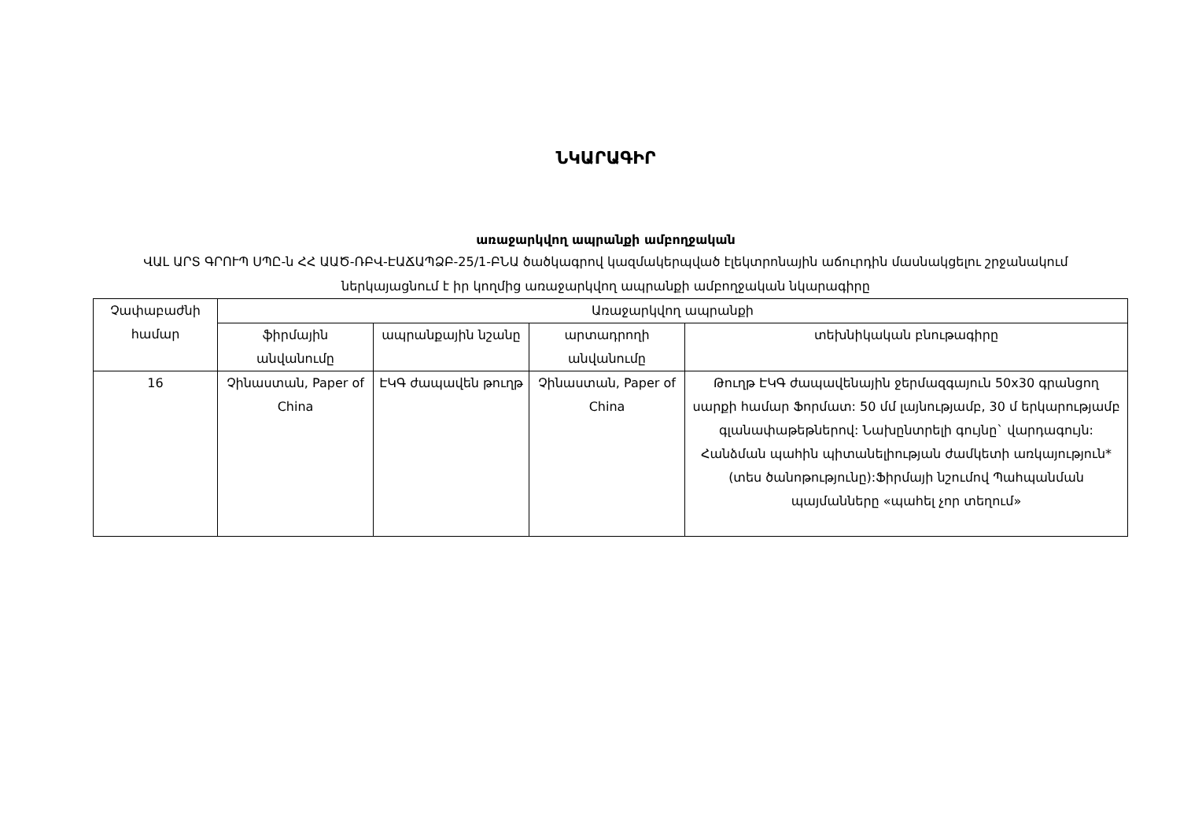ՆԿԱՐԱԳԻՐ
առաջարկվող ապրանքի ամբողջական
ՎԱԼ ԱՐՏ ԳՐՈՒՊ ՍՊԸ-ն ՀՀ ԱԱԾ-ՌԲՎ-ԷԱՃԱՊՁԲ-25/1-ԲՆԱ ծածկագրով կազմակերպված էլեկտրոնային աճուրդին մասնակցելու շրջանակում ներկայացնում է իր կողմից առաջարկվող ապրանքի ամբողջական նկարագիրը
| Չափաբաժնի համար | Առաջարկվող ապրանքի | | | |
| --- | --- | --- | --- | --- |
| | ֆիրմային անվանումը | ապրանքային նշանը | արտադրողի անվանումը | տեխնիկական բնութագիրը |
| 16 | Չինաստան, Paper of China | ԷԿԳ ժապավեն թուղթ | Չինաստան, Paper of China | Թուղթ ԷԿԳ ժապավենային ջերմազգայուն 50x30 գրանցող սարքի համար Ֆորմատ: 50 մմ լայնությամբ, 30 մ երկարությամբ գլանափաթեթներով: Նախընտրելի գույնը` վարդագույն: Հանձման պահին պիտանելիության ժամկետի առկայություն*(տես ծանոթությունը):Ֆիրմայի նշումով Պահպանման պայմանները «պահել չոր տեղում» |